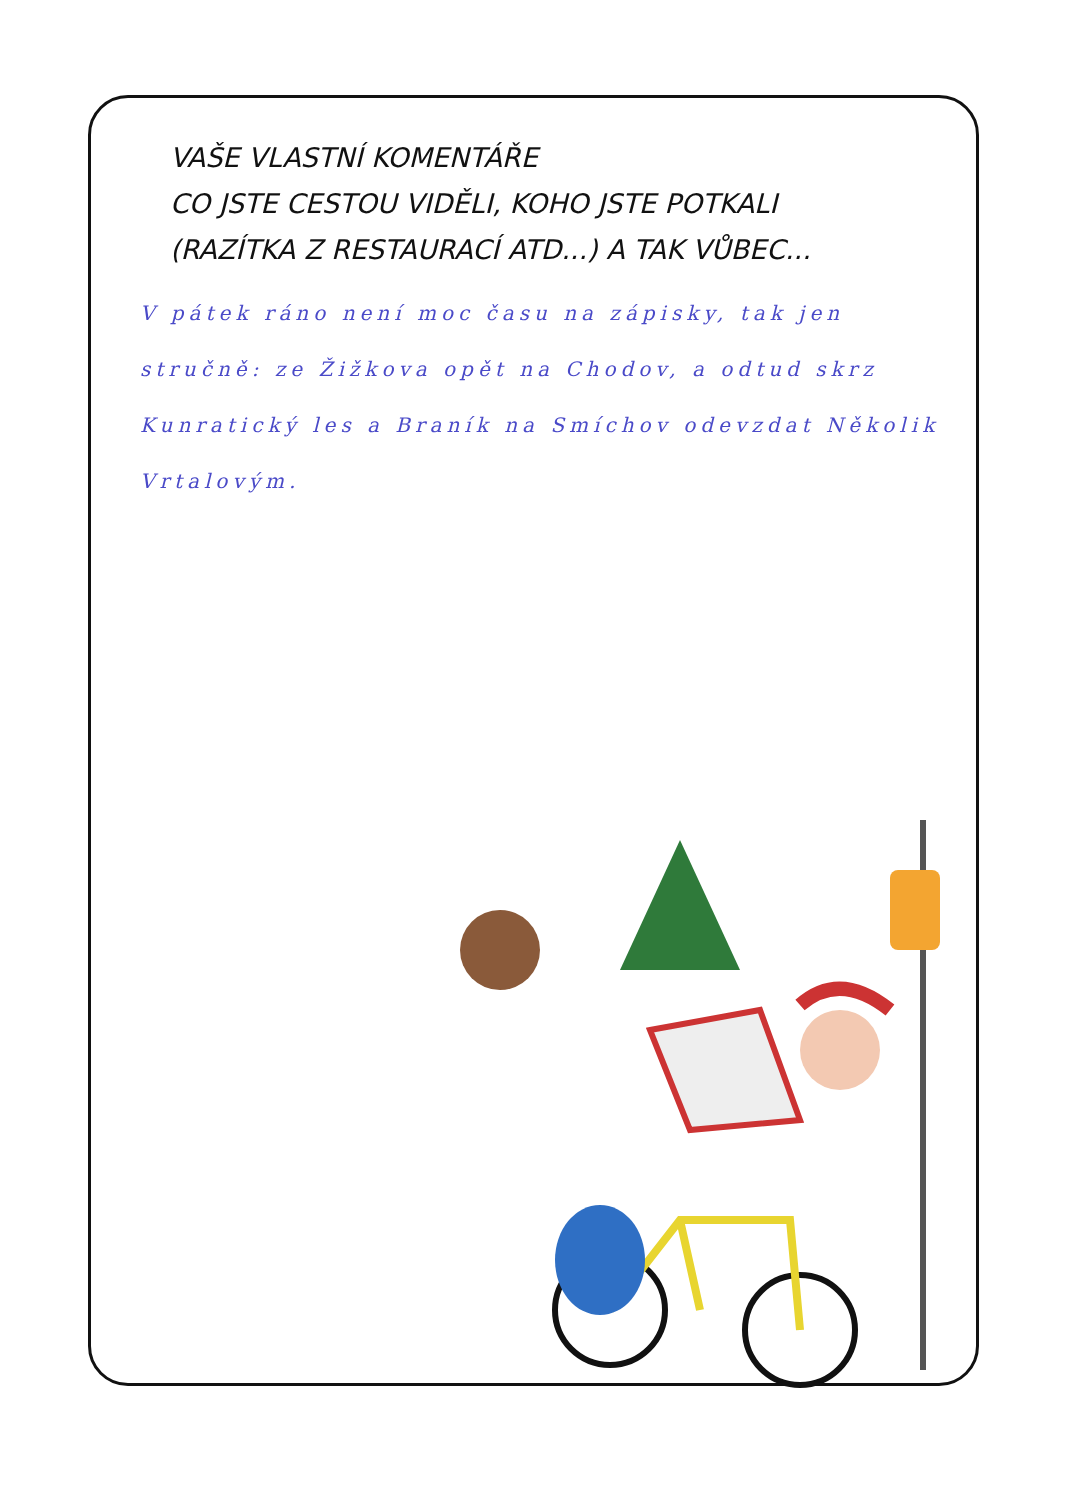VAŠE VLASTNÍ KOMENTÁŘE
CO JSTE CESTOU VIDĚLI, KOHO JSTE POTKALI
(RAZÍTKA Z RESTAURACÍ ATD...) A TAK VŮBEC...
V pátek ráno není moc času na zápisky, tak jen stručně: ze Žižkova opět na Chodov, a odtud skrz Kunratický les a Braník na Smíchov odevzdat Několik Vrtalovým.